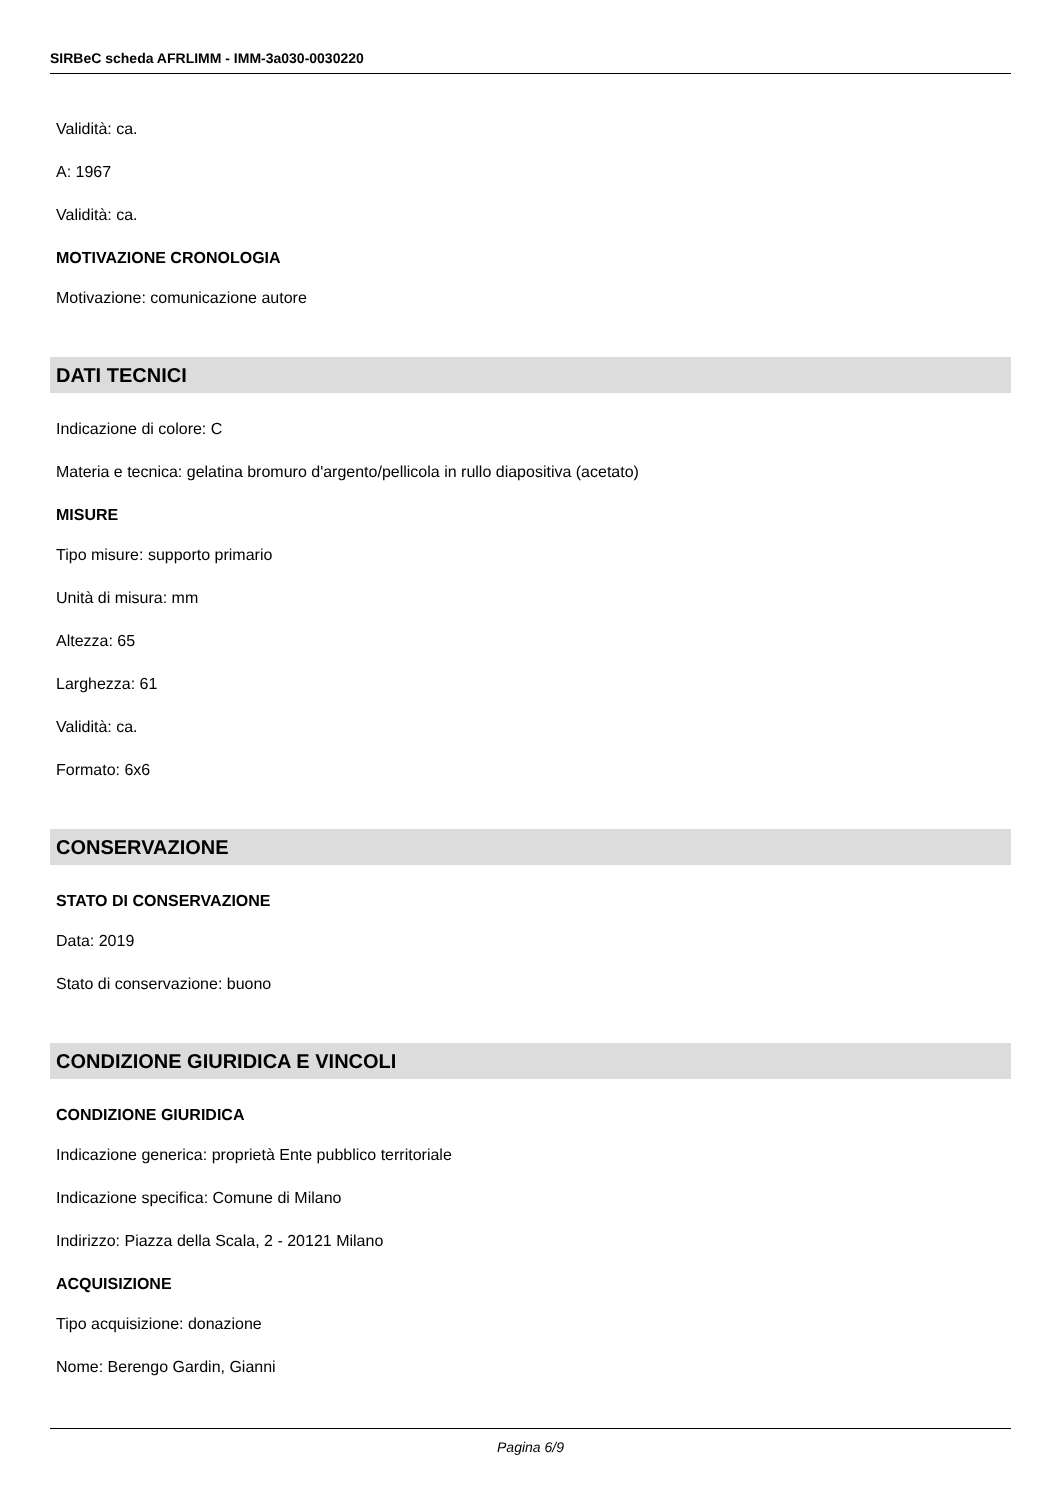SIRBeC scheda AFRLIMM - IMM-3a030-0030220
Validità: ca.
A: 1967
Validità: ca.
MOTIVAZIONE CRONOLOGIA
Motivazione: comunicazione autore
DATI TECNICI
Indicazione di colore: C
Materia e tecnica: gelatina bromuro d'argento/pellicola in rullo diapositiva (acetato)
MISURE
Tipo misure: supporto primario
Unità di misura: mm
Altezza: 65
Larghezza: 61
Validità: ca.
Formato: 6x6
CONSERVAZIONE
STATO DI CONSERVAZIONE
Data: 2019
Stato di conservazione: buono
CONDIZIONE GIURIDICA E VINCOLI
CONDIZIONE GIURIDICA
Indicazione generica: proprietà Ente pubblico territoriale
Indicazione specifica: Comune di Milano
Indirizzo: Piazza della Scala, 2 - 20121 Milano
ACQUISIZIONE
Tipo acquisizione: donazione
Nome: Berengo Gardin, Gianni
Pagina 6/9